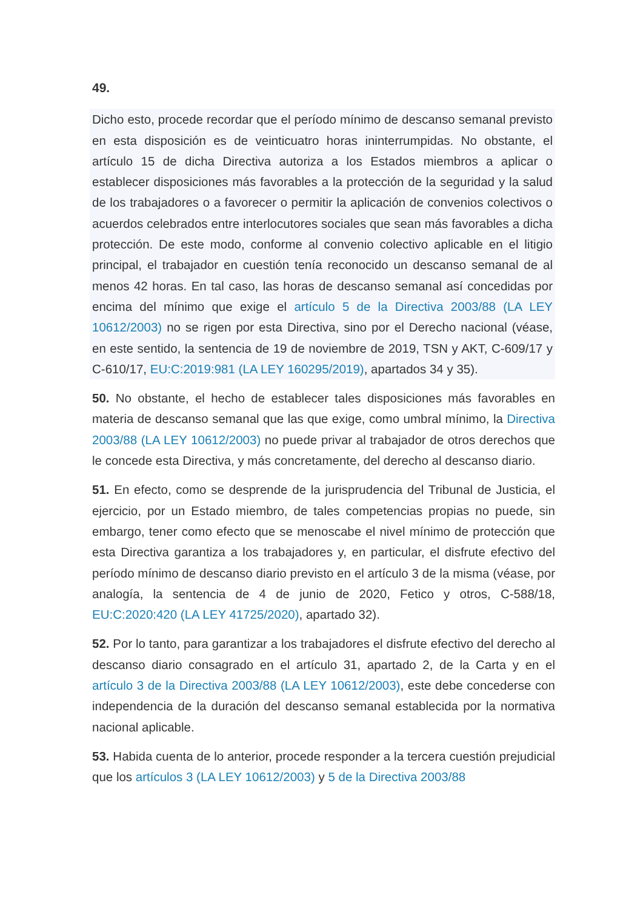49.
Dicho esto, procede recordar que el período mínimo de descanso semanal previsto en esta disposición es de veinticuatro horas ininterrumpidas. No obstante, el artículo 15 de dicha Directiva autoriza a los Estados miembros a aplicar o establecer disposiciones más favorables a la protección de la seguridad y la salud de los trabajadores o a favorecer o permitir la aplicación de convenios colectivos o acuerdos celebrados entre interlocutores sociales que sean más favorables a dicha protección. De este modo, conforme al convenio colectivo aplicable en el litigio principal, el trabajador en cuestión tenía reconocido un descanso semanal de al menos 42 horas. En tal caso, las horas de descanso semanal así concedidas por encima del mínimo que exige el artículo 5 de la Directiva 2003/88 (LA LEY 10612/2003) no se rigen por esta Directiva, sino por el Derecho nacional (véase, en este sentido, la sentencia de 19 de noviembre de 2019, TSN y AKT, C-609/17 y C-610/17, EU:C:2019:981 (LA LEY 160295/2019), apartados 34 y 35).
50. No obstante, el hecho de establecer tales disposiciones más favorables en materia de descanso semanal que las que exige, como umbral mínimo, la Directiva 2003/88 (LA LEY 10612/2003) no puede privar al trabajador de otros derechos que le concede esta Directiva, y más concretamente, del derecho al descanso diario.
51. En efecto, como se desprende de la jurisprudencia del Tribunal de Justicia, el ejercicio, por un Estado miembro, de tales competencias propias no puede, sin embargo, tener como efecto que se menoscabe el nivel mínimo de protección que esta Directiva garantiza a los trabajadores y, en particular, el disfrute efectivo del período mínimo de descanso diario previsto en el artículo 3 de la misma (véase, por analogía, la sentencia de 4 de junio de 2020, Fetico y otros, C-588/18, EU:C:2020:420 (LA LEY 41725/2020), apartado 32).
52. Por lo tanto, para garantizar a los trabajadores el disfrute efectivo del derecho al descanso diario consagrado en el artículo 31, apartado 2, de la Carta y en el artículo 3 de la Directiva 2003/88 (LA LEY 10612/2003), este debe concederse con independencia de la duración del descanso semanal establecida por la normativa nacional aplicable.
53. Habida cuenta de lo anterior, procede responder a la tercera cuestión prejudicial que los artículos 3 (LA LEY 10612/2003) y 5 de la Directiva 2003/88